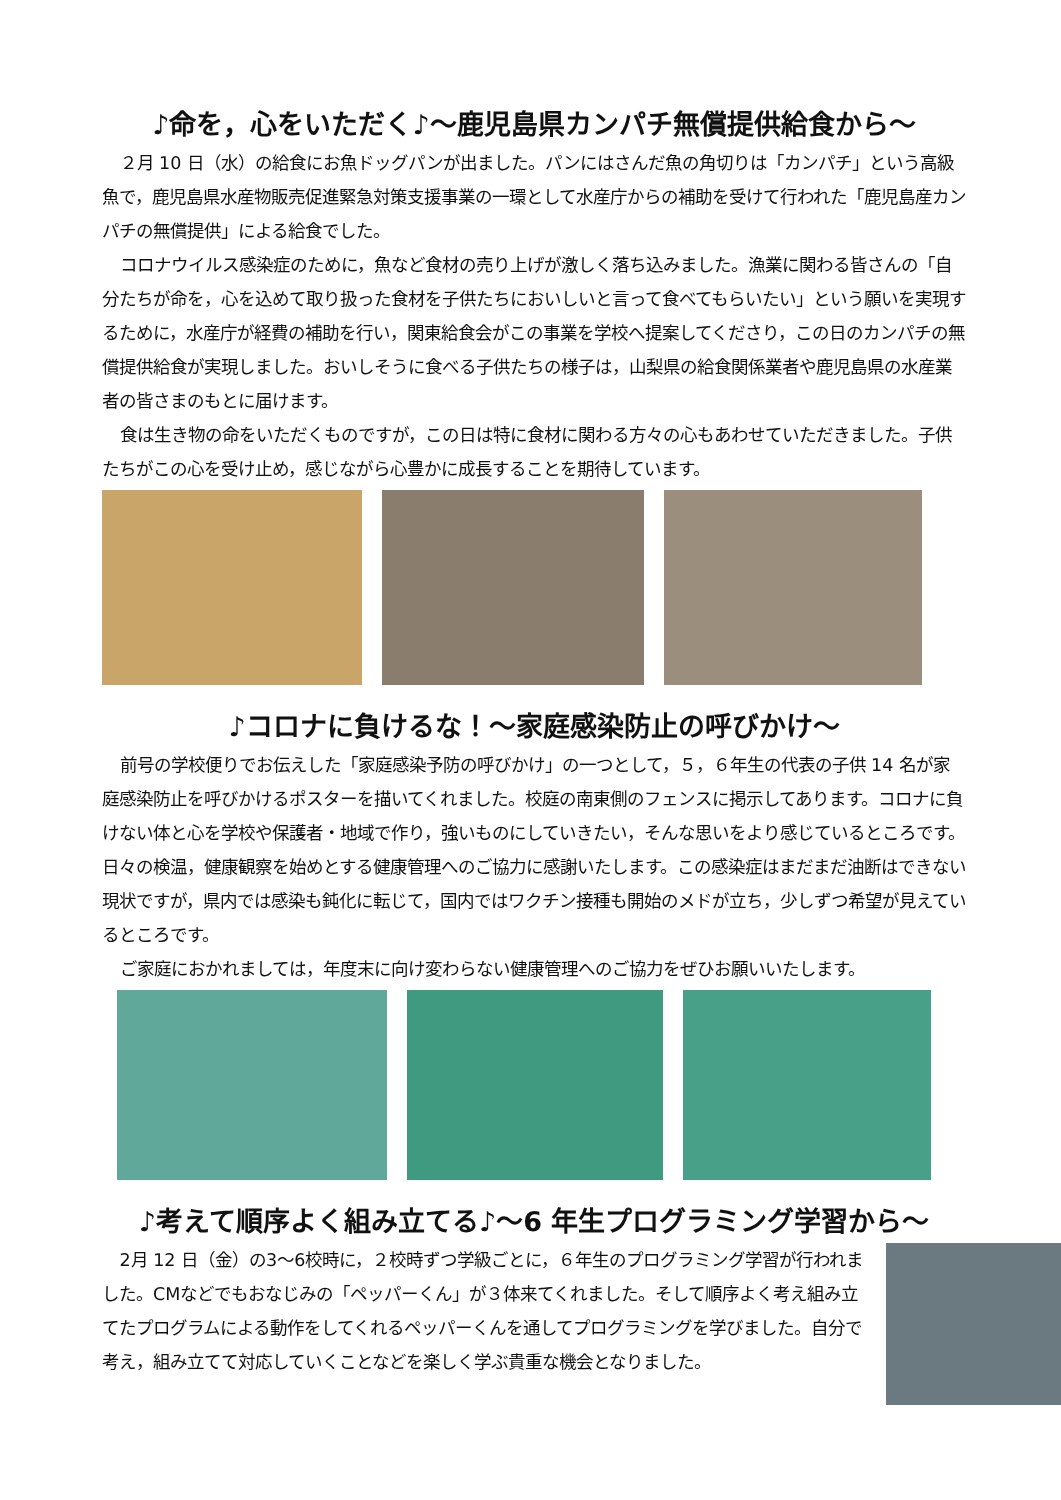♪命を，心をいただく♪～鹿児島県カンパチ無償提供給食から～
２月 10 日（水）の給食にお魚ドッグパンが出ました。パンにはさんだ魚の角切りは「カンパチ」という高級魚で，鹿児島県水産物販売促進緊急対策支援事業の一環として水産庁からの補助を受けて行われた「鹿児島産カンパチの無償提供」による給食でした。
コロナウイルス感染症のために，魚など食材の売り上げが激しく落ち込みました。漁業に関わる皆さんの「自分たちが命を，心を込めて取り扱った食材を子供たちにおいしいと言って食べてもらいたい」という願いを実現するために，水産庁が経費の補助を行い，関東給食会がこの事業を学校へ提案してくださり，この日のカンパチの無償提供給食が実現しました。おいしそうに食べる子供たちの様子は，山梨県の給食関係業者や鹿児島県の水産業者の皆さまのもとに届けます。
食は生き物の命をいただくものですが，この日は特に食材に関わる方々の心もあわせていただきました。子供たちがこの心を受け止め，感じながら心豊かに成長することを期待しています。
♪コロナに負けるな！～家庭感染防止の呼びかけ～
前号の学校便りでお伝えした「家庭感染予防の呼びかけ」の一つとして，５，６年生の代表の子供 14 名が家庭感染防止を呼びかけるポスターを描いてくれました。校庭の南東側のフェンスに掲示してあります。コロナに負けない体と心を学校や保護者・地域で作り，強いものにしていきたい，そんな思いをより感じているところです。日々の検温，健康観察を始めとする健康管理へのご協力に感謝いたします。この感染症はまだまだ油断はできない現状ですが，県内では感染も鈍化に転じて，国内ではワクチン接種も開始のメドが立ち，少しずつ希望が見えているところです。
ご家庭におかれましては，年度末に向け変わらない健康管理へのご協力をぜひお願いいたします。
♪考えて順序よく組み立てる♪～6 年生プログラミング学習から～
2月 12 日（金）の3～6校時に，２校時ずつ学級ごとに，６年生のプログラミング学習が行われました。CMなどでもおなじみの「ペッパーくん」が３体来てくれました。そして順序よく考え組み立てたプログラムによる動作をしてくれるペッパーくんを通してプログラミングを学びました。自分で考え，組み立てて対応していくことなどを楽しく学ぶ貴重な機会となりました。